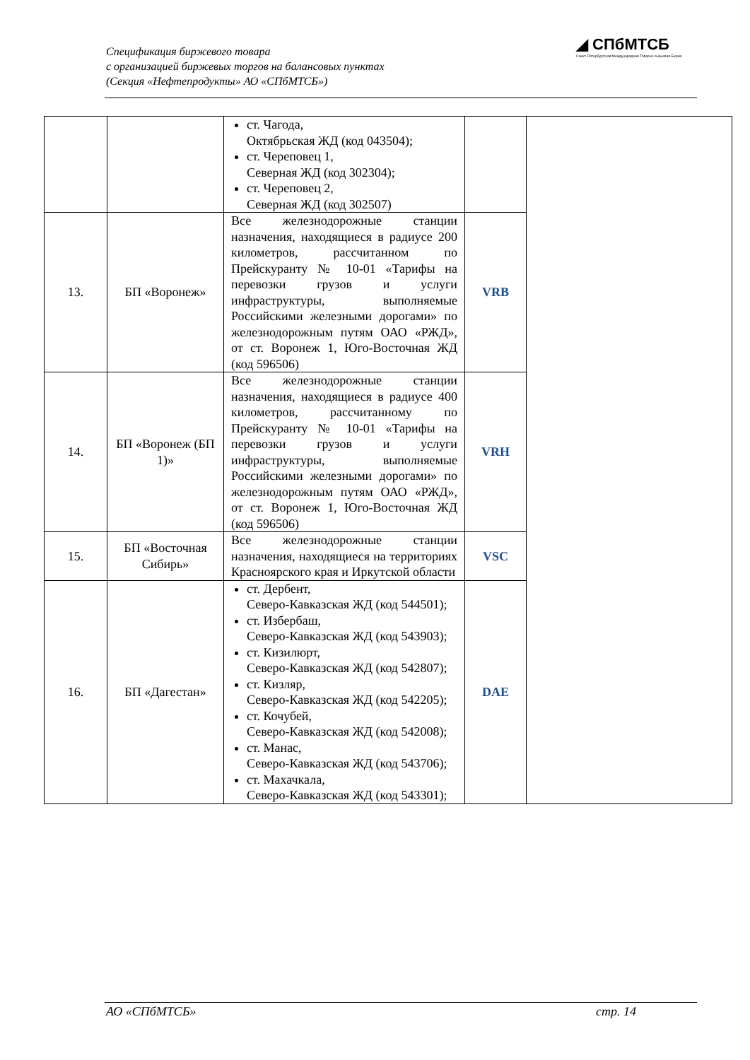Спецификация биржевого товара
с организацией биржевых торгов на балансовых пунктах
(Секция «Нефтепродукты» АО «СПбМТСБ»)
◢ СПбМТСБ
Санкт-Петербургская Международная Товарно-сырьевая Биржа
| | | ст. Чагода, Октябрьская ЖД (код 043504); ст. Череповец 1, Северная ЖД (код 302304); ст. Череповец 2, Северная ЖД (код 302507) | | |
| 13. | БП «Воронеж» | Все железнодорожные станции назначения, находящиеся в радиусе 200 километров, рассчитанном по Прейскуранту № 10-01 «Тарифы на перевозки грузов и услуги инфраструктуры, выполняемые Российскими железными дорогами» по железнодорожным путям ОАО «РЖД», от ст. Воронеж 1, Юго-Восточная ЖД (код 596506) | VRB | |
| 14. | БП «Воронеж (БП 1)» | Все железнодорожные станции назначения, находящиеся в радиусе 400 километров, рассчитанному по Прейскуранту № 10-01 «Тарифы на перевозки грузов и услуги инфраструктуры, выполняемые Российскими железными дорогами» по железнодорожным путям ОАО «РЖД», от ст. Воронеж 1, Юго-Восточная ЖД (код 596506) | VRH | |
| 15. | БП «Восточная Сибирь» | Все железнодорожные станции назначения, находящиеся на территориях Красноярского края и Иркутской области | VSC | |
| 16. | БП «Дагестан» | ст. Дербент, Северо-Кавказская ЖД (код 544501); ст. Избербаш, Северо-Кавказская ЖД (код 543903); ст. Кизилюрт, Северо-Кавказская ЖД (код 542807); ст. Кизляр, Северо-Кавказская ЖД (код 542205); ст. Кочубей, Северо-Кавказская ЖД (код 542008); ст. Манас, Северо-Кавказская ЖД (код 543706); ст. Махачкала, Северо-Кавказская ЖД (код 543301); | DAE | |
АО «СПбМТСБ» стр. 14